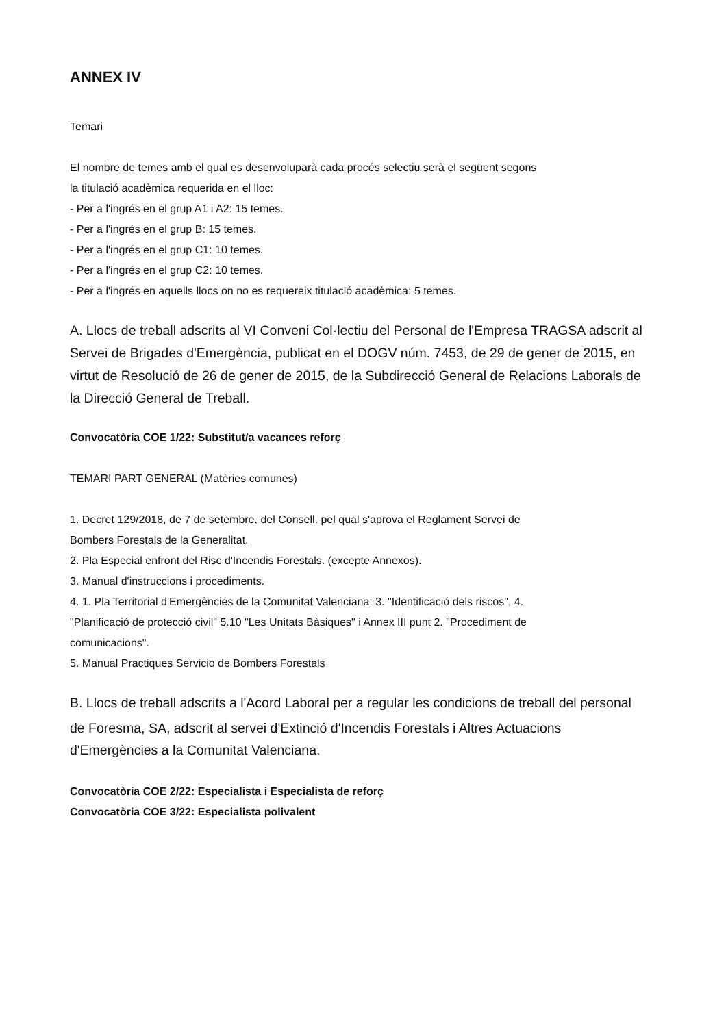ANNEX IV
Temari
El nombre de temes amb el qual es desenvoluparà cada procés selectiu serà el següent segons
la titulació acadèmica requerida en el lloc:
- Per a l'ingrés en el grup A1 i A2: 15 temes.
- Per a l'ingrés en el grup B: 15 temes.
- Per a l'ingrés en el grup C1: 10 temes.
- Per a l'ingrés en el grup C2: 10 temes.
- Per a l'ingrés en aquells llocs on no es requereix titulació acadèmica: 5 temes.
A. Llocs de treball adscrits al VI Conveni Col·lectiu del Personal de l'Empresa TRAGSA adscrit al
Servei de Brigades d'Emergència, publicat en el DOGV núm. 7453, de 29 de gener de 2015, en
virtut de Resolució de 26 de gener de 2015, de la Subdirecció General de Relacions Laborals de
la Direcció General de Treball.
Convocatòria COE 1/22: Substitut/a vacances reforç
TEMARI PART GENERAL (Matèries comunes)
1. Decret 129/2018, de 7 de setembre, del Consell, pel qual s'aprova el Reglament Servei de
Bombers Forestals de la Generalitat.
2. Pla Especial enfront del Risc d'Incendis Forestals. (excepte Annexos).
3. Manual d'instruccions i procediments.
4. 1. Pla Territorial d'Emergències de la Comunitat Valenciana: 3. "Identificació dels riscos", 4.
"Planificació de protecció civil" 5.10 "Les Unitats Bàsiques" i Annex III punt 2. "Procediment de
comunicacions".
5. Manual Practiques Servicio de Bombers Forestals
B. Llocs de treball adscrits a l'Acord Laboral per a regular les condicions de treball del personal
de Foresma, SA, adscrit al servei d'Extinció d'Incendis Forestals i Altres Actuacions
d'Emergències a la Comunitat Valenciana.
Convocatòria COE 2/22: Especialista i Especialista de reforç
Convocatòria COE 3/22: Especialista polivalent